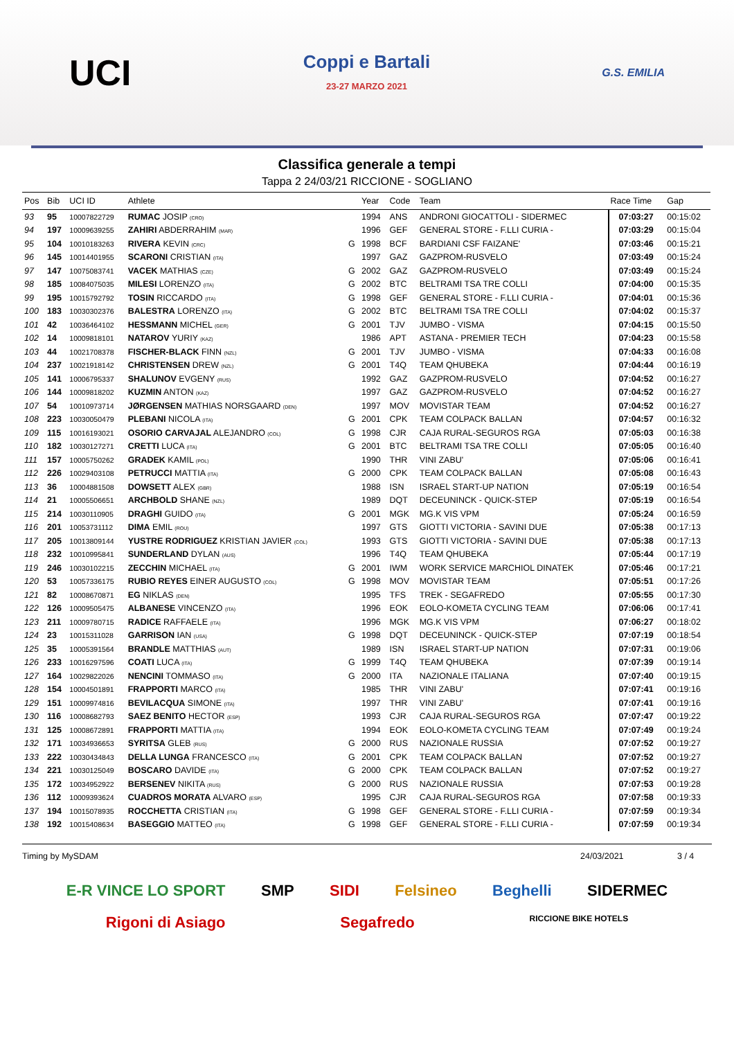UCI
Coppi e Bartali
23-27 MARZO 2021
G.S. EMILIA
Classifica generale a tempi
Tappa 2 24/03/21 RICCIONE - SOGLIANO
| Pos | Bib | UCI ID | Athlete | | Year | Code | Team | Race Time | Gap |
| --- | --- | --- | --- | --- | --- | --- | --- | --- | --- |
| 93 | 95 | 10007822729 | RUMAC JOSIP (CRO) | | 1994 | ANS | ANDRONI GIOCATTOLI - SIDERMEC | 07:03:27 | 00:15:02 |
| 94 | 197 | 10009639255 | ZAHIRI ABDERRAHIM (MAR) | | 1996 | GEF | GENERAL STORE - F.LLI CURIA - | 07:03:29 | 00:15:04 |
| 95 | 104 | 10010183263 | RIVERA KEVIN (CRC) | G | 1998 | BCF | BARDIANI CSF FAIZANE' | 07:03:46 | 00:15:21 |
| 96 | 145 | 10014401955 | SCARONI CRISTIAN (ITA) | | 1997 | GAZ | GAZPROM-RUSVELO | 07:03:49 | 00:15:24 |
| 97 | 147 | 10075083741 | VACEK MATHIAS (CZE) | G | 2002 | GAZ | GAZPROM-RUSVELO | 07:03:49 | 00:15:24 |
| 98 | 185 | 10084075035 | MILESI LORENZO (ITA) | G | 2002 | BTC | BELTRAMI TSA TRE COLLI | 07:04:00 | 00:15:35 |
| 99 | 195 | 10015792792 | TOSIN RICCARDO (ITA) | G | 1998 | GEF | GENERAL STORE - F.LLI CURIA - | 07:04:01 | 00:15:36 |
| 100 | 183 | 10030302376 | BALESTRA LORENZO (ITA) | G | 2002 | BTC | BELTRAMI TSA TRE COLLI | 07:04:02 | 00:15:37 |
| 101 | 42 | 10036464102 | HESSMANN MICHEL (GER) | G | 2001 | TJV | JUMBO - VISMA | 07:04:15 | 00:15:50 |
| 102 | 14 | 10009818101 | NATAROV YURIY (KAZ) | | 1986 | APT | ASTANA - PREMIER TECH | 07:04:23 | 00:15:58 |
| 103 | 44 | 10021708378 | FISCHER-BLACK FINN (NZL) | G | 2001 | TJV | JUMBO - VISMA | 07:04:33 | 00:16:08 |
| 104 | 237 | 10021918142 | CHRISTENSEN DREW (NZL) | G | 2001 | T4Q | TEAM QHUBEKA | 07:04:44 | 00:16:19 |
| 105 | 141 | 10006795337 | SHALUNOV EVGENY (RUS) | | 1992 | GAZ | GAZPROM-RUSVELO | 07:04:52 | 00:16:27 |
| 106 | 144 | 10009818202 | KUZMIN ANTON (KAZ) | | 1997 | GAZ | GAZPROM-RUSVELO | 07:04:52 | 00:16:27 |
| 107 | 54 | 10010973714 | JØRGENSEN MATHIAS NORSGAARD (DEN) | | 1997 | MOV | MOVISTAR TEAM | 07:04:52 | 00:16:27 |
| 108 | 223 | 10030050479 | PLEBANI NICOLA (ITA) | G | 2001 | CPK | TEAM COLPACK BALLAN | 07:04:57 | 00:16:32 |
| 109 | 115 | 10016193021 | OSORIO CARVAJAL ALEJANDRO (COL) | G | 1998 | CJR | CAJA RURAL-SEGUROS RGA | 07:05:03 | 00:16:38 |
| 110 | 182 | 10030127271 | CRETTI LUCA (ITA) | G | 2001 | BTC | BELTRAMI TSA TRE COLLI | 07:05:05 | 00:16:40 |
| 111 | 157 | 10005750262 | GRADEK KAMIL (POL) | | 1990 | THR | VINI ZABU' | 07:05:06 | 00:16:41 |
| 112 | 226 | 10029403108 | PETRUCCI MATTIA (ITA) | G | 2000 | CPK | TEAM COLPACK BALLAN | 07:05:08 | 00:16:43 |
| 113 | 36 | 10004881508 | DOWSETT ALEX (GBR) | | 1988 | ISN | ISRAEL START-UP NATION | 07:05:19 | 00:16:54 |
| 114 | 21 | 10005506651 | ARCHBOLD SHANE (NZL) | | 1989 | DQT | DECEUNINCK - QUICK-STEP | 07:05:19 | 00:16:54 |
| 115 | 214 | 10030110905 | DRAGHI GUIDO (ITA) | G | 2001 | MGK | MG.K VIS VPM | 07:05:24 | 00:16:59 |
| 116 | 201 | 10053731112 | DIMA EMIL (ROU) | | 1997 | GTS | GIOTTI VICTORIA - SAVINI DUE | 07:05:38 | 00:17:13 |
| 117 | 205 | 10013809144 | YUSTRE RODRIGUEZ KRISTIAN JAVIER (COL) | | 1993 | GTS | GIOTTI VICTORIA - SAVINI DUE | 07:05:38 | 00:17:13 |
| 118 | 232 | 10010995841 | SUNDERLAND DYLAN (AUS) | | 1996 | T4Q | TEAM QHUBEKA | 07:05:44 | 00:17:19 |
| 119 | 246 | 10030102215 | ZECCHIN MICHAEL (ITA) | G | 2001 | IWM | WORK SERVICE MARCHIOL DINATEK | 07:05:46 | 00:17:21 |
| 120 | 53 | 10057336175 | RUBIO REYES EINER AUGUSTO (COL) | G | 1998 | MOV | MOVISTAR TEAM | 07:05:51 | 00:17:26 |
| 121 | 82 | 10008670871 | EG NIKLAS (DEN) | | 1995 | TFS | TREK - SEGAFREDO | 07:05:55 | 00:17:30 |
| 122 | 126 | 10009505475 | ALBANESE VINCENZO (ITA) | | 1996 | EOK | EOLO-KOMETA CYCLING TEAM | 07:06:06 | 00:17:41 |
| 123 | 211 | 10009780715 | RADICE RAFFAELE (ITA) | | 1996 | MGK | MG.K VIS VPM | 07:06:27 | 00:18:02 |
| 124 | 23 | 10015311028 | GARRISON IAN (USA) | G | 1998 | DQT | DECEUNINCK - QUICK-STEP | 07:07:19 | 00:18:54 |
| 125 | 35 | 10005391564 | BRANDLE MATTHIAS (AUT) | | 1989 | ISN | ISRAEL START-UP NATION | 07:07:31 | 00:19:06 |
| 126 | 233 | 10016297596 | COATI LUCA (ITA) | G | 1999 | T4Q | TEAM QHUBEKA | 07:07:39 | 00:19:14 |
| 127 | 164 | 10029822026 | NENCINI TOMMASO (ITA) | G | 2000 | ITA | NAZIONALE ITALIANA | 07:07:40 | 00:19:15 |
| 128 | 154 | 10004501891 | FRAPPORTI MARCO (ITA) | | 1985 | THR | VINI ZABU' | 07:07:41 | 00:19:16 |
| 129 | 151 | 10009974816 | BEVILACQUA SIMONE (ITA) | | 1997 | THR | VINI ZABU' | 07:07:41 | 00:19:16 |
| 130 | 116 | 10008682793 | SAEZ BENITO HECTOR (ESP) | | 1993 | CJR | CAJA RURAL-SEGUROS RGA | 07:07:47 | 00:19:22 |
| 131 | 125 | 10008672891 | FRAPPORTI MATTIA (ITA) | | 1994 | EOK | EOLO-KOMETA CYCLING TEAM | 07:07:49 | 00:19:24 |
| 132 | 171 | 10034936653 | SYRITSA GLEB (RUS) | G | 2000 | RUS | NAZIONALE RUSSIA | 07:07:52 | 00:19:27 |
| 133 | 222 | 10030434843 | DELLA LUNGA FRANCESCO (ITA) | G | 2001 | CPK | TEAM COLPACK BALLAN | 07:07:52 | 00:19:27 |
| 134 | 221 | 10030125049 | BOSCARO DAVIDE (ITA) | G | 2000 | CPK | TEAM COLPACK BALLAN | 07:07:52 | 00:19:27 |
| 135 | 172 | 10034952922 | BERSENEV NIKITA (RUS) | G | 2000 | RUS | NAZIONALE RUSSIA | 07:07:53 | 00:19:28 |
| 136 | 112 | 10009393624 | CUADROS MORATA ALVARO (ESP) | | 1995 | CJR | CAJA RURAL-SEGUROS RGA | 07:07:58 | 00:19:33 |
| 137 | 194 | 10015078935 | ROCCHETTA CRISTIAN (ITA) | G | 1998 | GEF | GENERAL STORE - F.LLI CURIA - | 07:07:59 | 00:19:34 |
| 138 | 192 | 10015408634 | BASEGGIO MATTEO (ITA) | G | 1998 | GEF | GENERAL STORE - F.LLI CURIA - | 07:07:59 | 00:19:34 |
Timing by MySDAM 24/03/2021 3 / 4
E-R VINCE LO SPORT SMP SIDI Felsineo Beghelli SIDERMEC Rigoni di Asiago Segafredo RICCIONE BIKE HOTELS